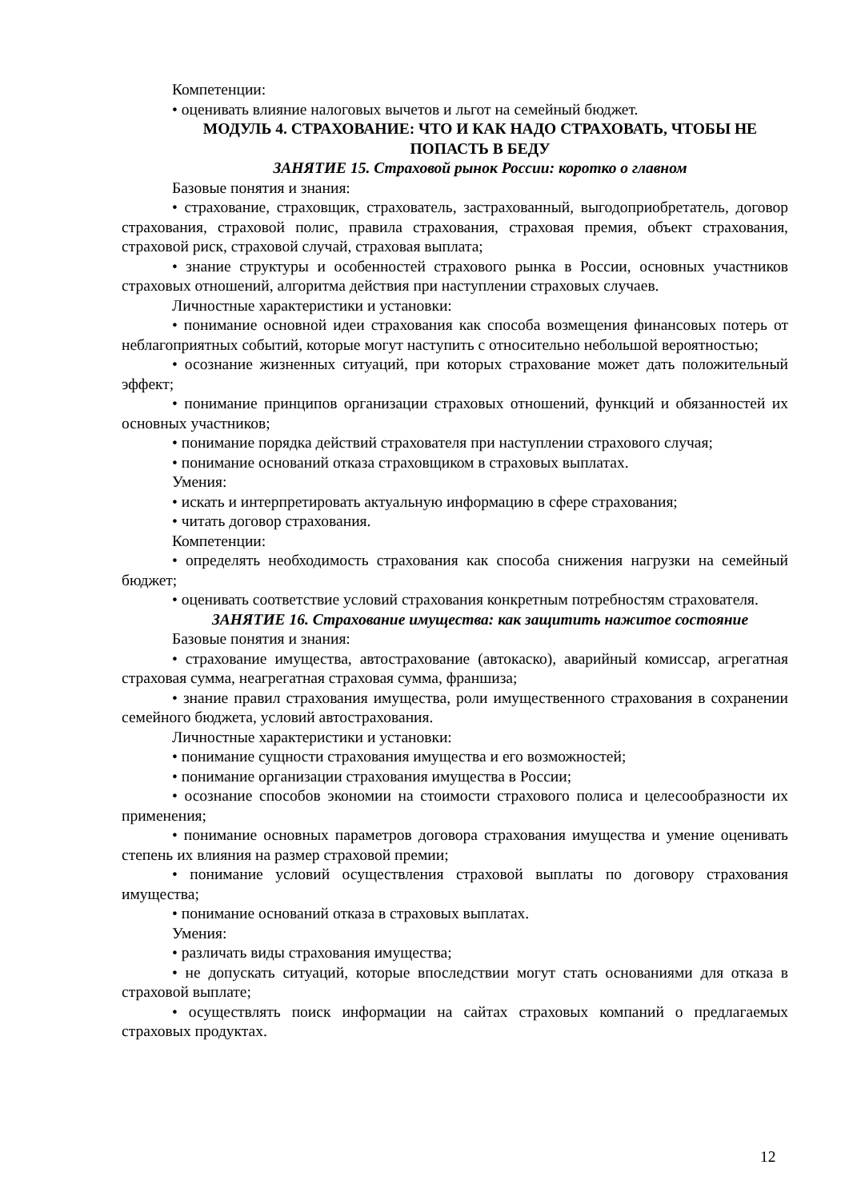Компетенции:
• оценивать влияние налоговых вычетов и льгот на семейный бюджет.
МОДУЛЬ 4. СТРАХОВАНИЕ: ЧТО И КАК НАДО СТРАХОВАТЬ, ЧТОБЫ НЕ ПОПАСТЬ В БЕДУ
ЗАНЯТИЕ 15. Страховой рынок России: коротко о главном
Базовые понятия и знания:
• страхование, страховщик, страхователь, застрахованный, выгодоприобретатель, договор страхования, страховой полис, правила страхования, страховая премия, объект страхования, страховой риск, страховой случай, страховая выплата;
• знание структуры и особенностей страхового рынка в России, основных участников страховых отношений, алгоритма действия при наступлении страховых случаев.
Личностные характеристики и установки:
• понимание основной идеи страхования как способа возмещения финансовых потерь от неблагоприятных событий, которые могут наступить с относительно небольшой вероятностью;
• осознание жизненных ситуаций, при которых страхование может дать положительный эффект;
• понимание принципов организации страховых отношений, функций и обязанностей их основных участников;
• понимание порядка действий страхователя при наступлении страхового случая;
• понимание оснований отказа страховщиком в страховых выплатах.
Умения:
• искать и интерпретировать актуальную информацию в сфере страхования;
• читать договор страхования.
Компетенции:
• определять необходимость страхования как способа снижения нагрузки на семейный бюджет;
• оценивать соответствие условий страхования конкретным потребностям страхователя.
ЗАНЯТИЕ 16. Страхование имущества: как защитить нажитое состояние
Базовые понятия и знания:
• страхование имущества, автострахование (автокаско), аварийный комиссар, агрегатная страховая сумма, неагрегатная страховая сумма, франшиза;
• знание правил страхования имущества, роли имущественного страхования в сохранении семейного бюджета, условий автострахования.
Личностные характеристики и установки:
• понимание сущности страхования имущества и его возможностей;
• понимание организации страхования имущества в России;
• осознание способов экономии на стоимости страхового полиса и целесообразности их применения;
• понимание основных параметров договора страхования имущества и умение оценивать степень их влияния на размер страховой премии;
• понимание условий осуществления страховой выплаты по договору страхования имущества;
• понимание оснований отказа в страховых выплатах.
Умения:
• различать виды страхования имущества;
• не допускать ситуаций, которые впоследствии могут стать основаниями для отказа в страховой выплате;
• осуществлять поиск информации на сайтах страховых компаний о предлагаемых страховых продуктах.
12